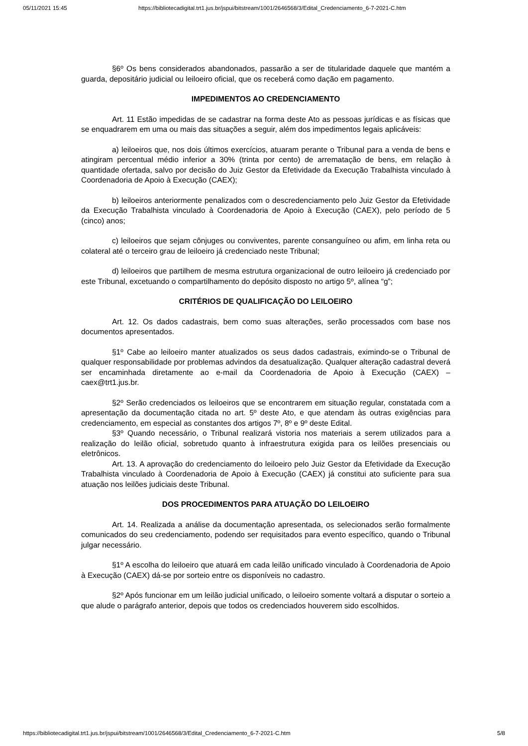05/11/2021 15:45 https://bibliotecadigital.trt1.jus.br/jspui/bitstream/1001/2646568/3/Edital_Credenciamento_6-7-2021-C.htm
§6º Os bens considerados abandonados, passarão a ser de titularidade daquele que mantém a guarda, depositário judicial ou leiloeiro oficial, que os receberá como dação em pagamento.
IMPEDIMENTOS AO CREDENCIAMENTO
Art. 11 Estão impedidas de se cadastrar na forma deste Ato as pessoas jurídicas e as físicas que se enquadrarem em uma ou mais das situações a seguir, além dos impedimentos legais aplicáveis:
a) leiloeiros que, nos dois últimos exercícios, atuaram perante o Tribunal para a venda de bens e atingiram percentual médio inferior a 30% (trinta por cento) de arrematação de bens, em relação à quantidade ofertada, salvo por decisão do Juiz Gestor da Efetividade da Execução Trabalhista vinculado à Coordenadoria de Apoio à Execução (CAEX);
b) leiloeiros anteriormente penalizados com o descredenciamento pelo Juiz Gestor da Efetividade da Execução Trabalhista vinculado à Coordenadoria de Apoio à Execução (CAEX), pelo período de 5 (cinco) anos;
c) leiloeiros que sejam cônjuges ou conviventes, parente consanguíneo ou afim, em linha reta ou colateral até o terceiro grau de leiloeiro já credenciado neste Tribunal;
d) leiloeiros que partilhem de mesma estrutura organizacional de outro leiloeiro já credenciado por este Tribunal, excetuando o compartilhamento do depósito disposto no artigo 5º, alínea “g”;
CRITÉRIOS DE QUALIFICAÇÃO DO LEILOEIRO
Art. 12. Os dados cadastrais, bem como suas alterações, serão processados com base nos documentos apresentados.
§1º Cabe ao leiloeiro manter atualizados os seus dados cadastrais, eximindo-se o Tribunal de qualquer responsabilidade por problemas advindos da desatualização. Qualquer alteração cadastral deverá ser encaminhada diretamente ao e-mail da Coordenadoria de Apoio à Execução (CAEX) – caex@trt1.jus.br.
§2º Serão credenciados os leiloeiros que se encontrarem em situação regular, constatada com a apresentação da documentação citada no art. 5º deste Ato, e que atendam às outras exigências para credenciamento, em especial as constantes dos artigos 7º, 8º e 9º deste Edital.
§3º Quando necessário, o Tribunal realizará vistoria nos materiais a serem utilizados para a realização do leilão oficial, sobretudo quanto à infraestrutura exigida para os leilões presenciais ou eletrônicos.
Art. 13. A aprovação do credenciamento do leiloeiro pelo Juiz Gestor da Efetividade da Execução Trabalhista vinculado à Coordenadoria de Apoio à Execução (CAEX) já constitui ato suficiente para sua atuação nos leilões judiciais deste Tribunal.
DOS PROCEDIMENTOS PARA ATUAÇÃO DO LEILOEIRO
Art. 14. Realizada a análise da documentação apresentada, os selecionados serão formalmente comunicados do seu credenciamento, podendo ser requisitados para evento específico, quando o Tribunal julgar necessário.
§1º A escolha do leiloeiro que atuará em cada leilão unificado vinculado à Coordenadoria de Apoio à Execução (CAEX) dá-se por sorteio entre os disponíveis no cadastro.
§2º Após funcionar em um leilão judicial unificado, o leiloeiro somente voltará a disputar o sorteio a que alude o parágrafo anterior, depois que todos os credenciados houverem sido escolhidos.
https://bibliotecadigital.trt1.jus.br/jspui/bitstream/1001/2646568/3/Edital_Credenciamento_6-7-2021-C.htm 5/8